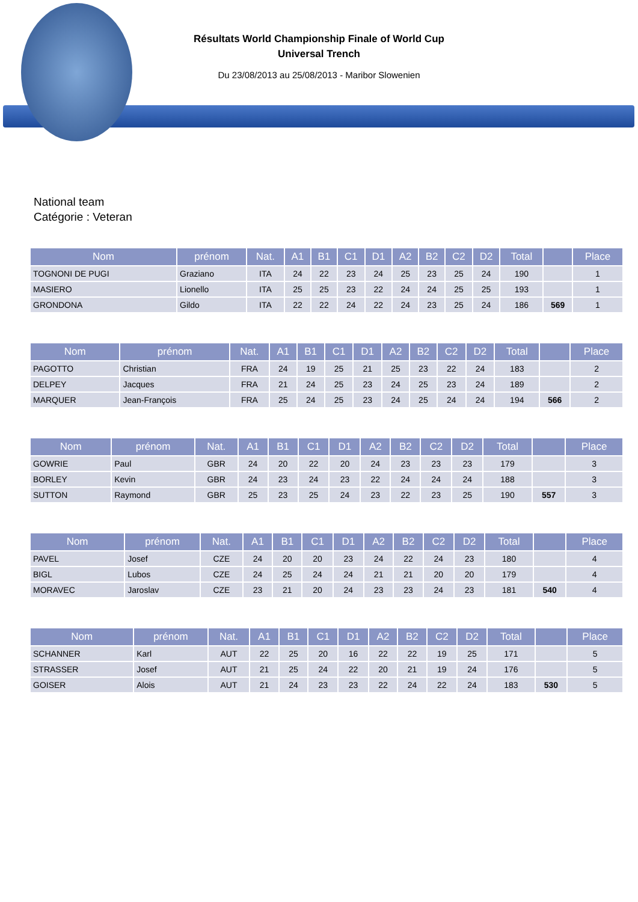Résultats World Championship Finale of World Cup
Universal Trench
Du 23/08/2013 au 25/08/2013 - Maribor Slowenien
National team
Catégorie : Veteran
| Nom | prénom | Nat. | A1 | B1 | C1 | D1 | A2 | B2 | C2 | D2 | Total | | Place |
| --- | --- | --- | --- | --- | --- | --- | --- | --- | --- | --- | --- | --- | --- |
| TOGNONI DE PUGI | Graziano | ITA | 24 | 22 | 23 | 24 | 25 | 23 | 25 | 24 | 190 | | 1 |
| MASIERO | Lionello | ITA | 25 | 25 | 23 | 22 | 24 | 24 | 25 | 25 | 193 | | 1 |
| GRONDONA | Gildo | ITA | 22 | 22 | 24 | 22 | 24 | 23 | 25 | 24 | 186 | 569 | 1 |
| Nom | prénom | Nat. | A1 | B1 | C1 | D1 | A2 | B2 | C2 | D2 | Total | | Place |
| --- | --- | --- | --- | --- | --- | --- | --- | --- | --- | --- | --- | --- | --- |
| PAGOTTO | Christian | FRA | 24 | 19 | 25 | 21 | 25 | 23 | 22 | 24 | 183 | | 2 |
| DELPEY | Jacques | FRA | 21 | 24 | 25 | 23 | 24 | 25 | 23 | 24 | 189 | | 2 |
| MARQUER | Jean-François | FRA | 25 | 24 | 25 | 23 | 24 | 25 | 24 | 24 | 194 | 566 | 2 |
| Nom | prénom | Nat. | A1 | B1 | C1 | D1 | A2 | B2 | C2 | D2 | Total | | Place |
| --- | --- | --- | --- | --- | --- | --- | --- | --- | --- | --- | --- | --- | --- |
| GOWRIE | Paul | GBR | 24 | 20 | 22 | 20 | 24 | 23 | 23 | 23 | 179 | | 3 |
| BORLEY | Kevin | GBR | 24 | 23 | 24 | 23 | 22 | 24 | 24 | 24 | 188 | | 3 |
| SUTTON | Raymond | GBR | 25 | 23 | 25 | 24 | 23 | 22 | 23 | 25 | 190 | 557 | 3 |
| Nom | prénom | Nat. | A1 | B1 | C1 | D1 | A2 | B2 | C2 | D2 | Total | | Place |
| --- | --- | --- | --- | --- | --- | --- | --- | --- | --- | --- | --- | --- | --- |
| PAVEL | Josef | CZE | 24 | 20 | 20 | 23 | 24 | 22 | 24 | 23 | 180 | | 4 |
| BIGL | Lubos | CZE | 24 | 25 | 24 | 24 | 21 | 21 | 20 | 20 | 179 | | 4 |
| MORAVEC | Jaroslav | CZE | 23 | 21 | 20 | 24 | 23 | 23 | 24 | 23 | 181 | 540 | 4 |
| Nom | prénom | Nat. | A1 | B1 | C1 | D1 | A2 | B2 | C2 | D2 | Total | | Place |
| --- | --- | --- | --- | --- | --- | --- | --- | --- | --- | --- | --- | --- | --- |
| SCHANNER | Karl | AUT | 22 | 25 | 20 | 16 | 22 | 22 | 19 | 25 | 171 | | 5 |
| STRASSER | Josef | AUT | 21 | 25 | 24 | 22 | 20 | 21 | 19 | 24 | 176 | | 5 |
| GOISER | Alois | AUT | 21 | 24 | 23 | 23 | 22 | 24 | 22 | 24 | 183 | 530 | 5 |